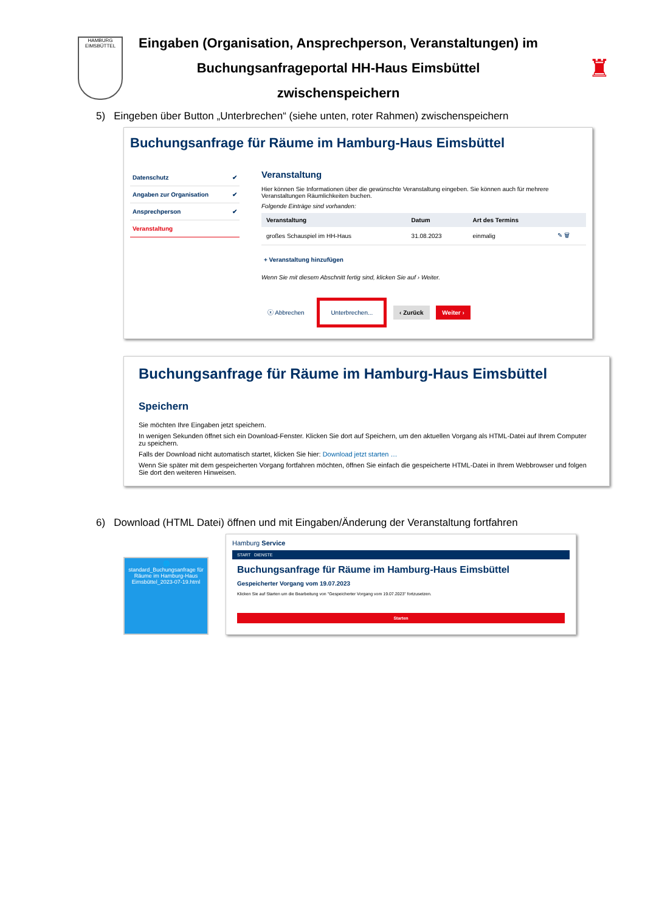HAMBURG
EIMSBÜTTEL
Eingaben (Organisation, Ansprechperson, Veranstaltungen) im
Buchungsanfrageportal HH-Haus Eimsbüttel
zwischenspeichern
♜
5) Eingeben über Button „Unterbrechen“ (siehe unten, roter Rahmen) zwischenspeichern
Buchungsanfrage für Räume im Hamburg-Haus Eimsbüttel
Datenschutz ✔
Angaben zur Organisation ✔
Ansprechperson ✔
Veranstaltung
Veranstaltung
Hier können Sie Informationen über die gewünschte Veranstaltung eingeben. Sie können auch für mehrere Veranstaltungen Räumlichkeiten buchen.
Folgende Einträge sind vorhanden:
| Veranstaltung | Datum | Art des Termins | |
| --- | --- | --- | --- |
| großes Schauspiel im HH-Haus | 31.08.2023 | einmalig | ✎ 🗑 |
+ Veranstaltung hinzufügen
Wenn Sie mit diesem Abschnitt fertig sind, klicken Sie auf › Weiter.
ⓧ Abbrechen Unterbrechen... ‹ Zurück Weiter ›
Buchungsanfrage für Räume im Hamburg-Haus Eimsbüttel
Speichern
Sie möchten Ihre Eingaben jetzt speichern.
In wenigen Sekunden öffnet sich ein Download-Fenster. Klicken Sie dort auf Speichern, um den aktuellen Vorgang als HTML-Datei auf Ihrem Computer zu speichern.
Falls der Download nicht automatisch startet, klicken Sie hier: Download jetzt starten …
Wenn Sie später mit dem gespeicherten Vorgang fortfahren möchten, öffnen Sie einfach die gespeicherte HTML-Datei in Ihrem Webbrowser und folgen Sie dort den weiteren Hinweisen.
6) Download (HTML Datei) öffnen und mit Eingaben/Änderung der Veranstaltung fortfahren
🌐
standard_Buchungsanfrage für Räume im Hamburg-Haus Eimsbüttel_2023-07-19.html
Hamburg Service
START DIENSTE
Buchungsanfrage für Räume im Hamburg-Haus Eimsbüttel
Gespeicherter Vorgang vom 19.07.2023
Klicken Sie auf Starten um die Bearbeitung von "Gespeicherter Vorgang vom 19.07.2023" fortzusetzen.
Starten